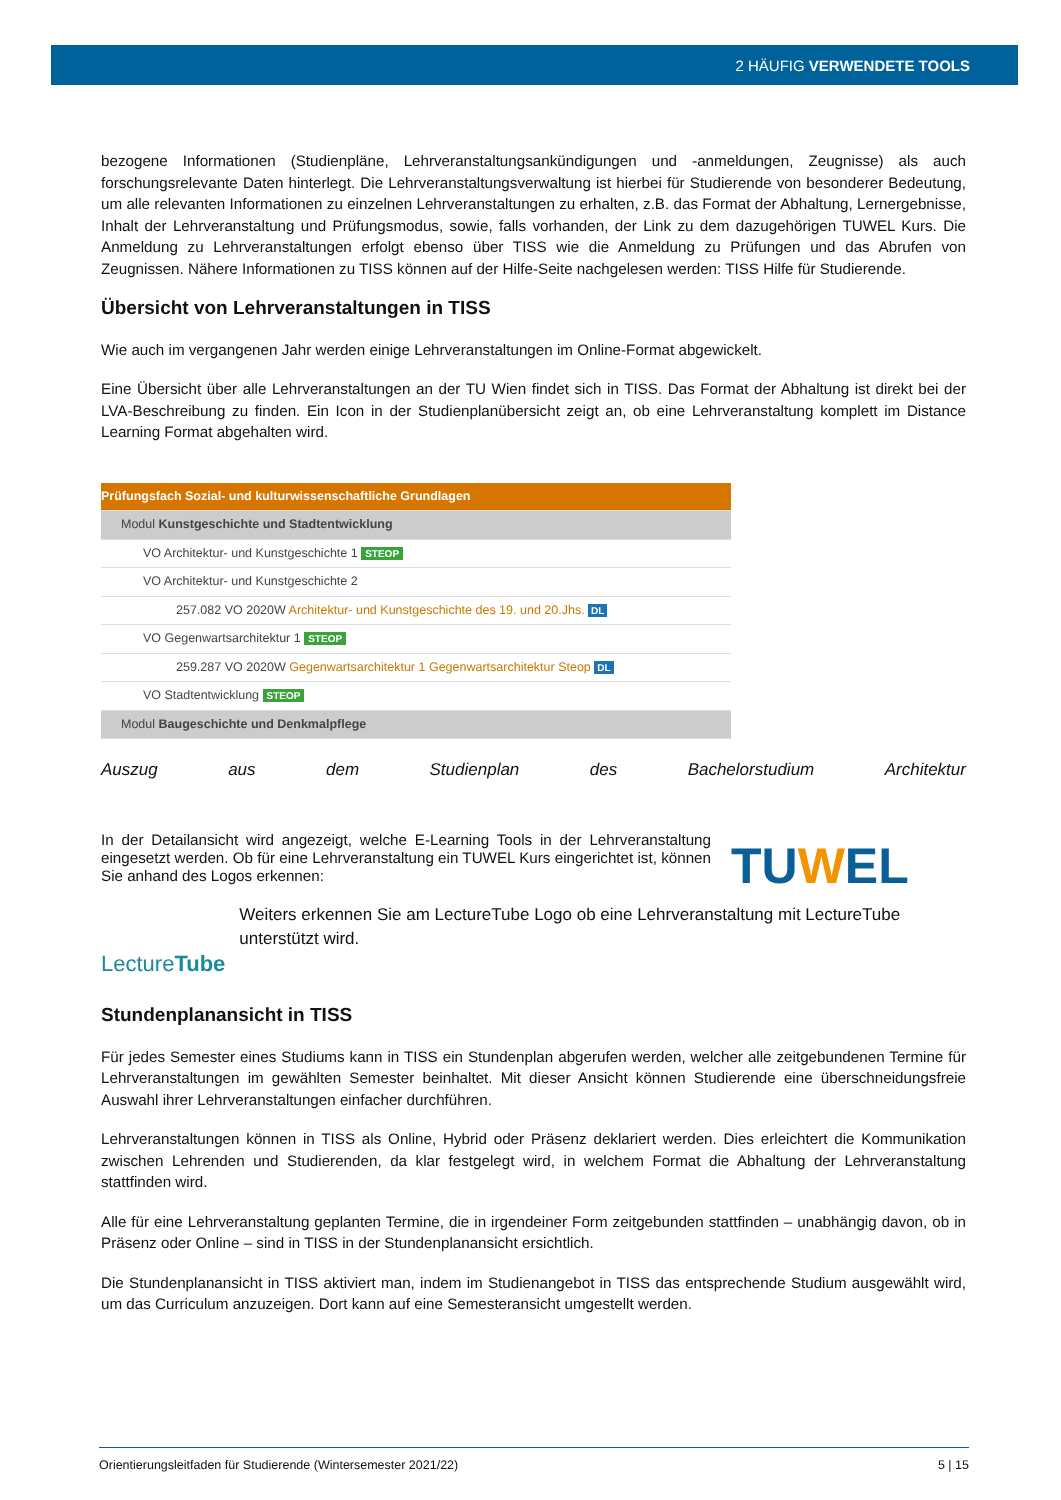2 HÄUFIG VERWENDETE TOOLS
bezogene Informationen (Studienpläne, Lehrveranstaltungsankündigungen und -anmeldungen, Zeugnisse) als auch forschungsrelevante Daten hinterlegt. Die Lehrveranstaltungsverwaltung ist hierbei für Studierende von besonderer Bedeutung, um alle relevanten Informationen zu einzelnen Lehrveranstaltungen zu erhalten, z.B. das Format der Abhaltung, Lernergebnisse, Inhalt der Lehrveranstaltung und Prüfungsmodus, sowie, falls vorhanden, der Link zu dem dazugehörigen TUWEL Kurs. Die Anmeldung zu Lehrveranstaltungen erfolgt ebenso über TISS wie die Anmeldung zu Prüfungen und das Abrufen von Zeugnissen. Nähere Informationen zu TISS können auf der Hilfe-Seite nachgelesen werden: TISS Hilfe für Studierende.
Übersicht von Lehrveranstaltungen in TISS
Wie auch im vergangenen Jahr werden einige Lehrveranstaltungen im Online-Format abgewickelt.
Eine Übersicht über alle Lehrveranstaltungen an der TU Wien findet sich in TISS. Das Format der Abhaltung ist direkt bei der LVA-Beschreibung zu finden. Ein Icon in der Studienplanübersicht zeigt an, ob eine Lehrveranstaltung komplett im Distance Learning Format abgehalten wird.
Prüfungsfach Sozial- und kulturwissenschaftliche Grundlagen
Modul Kunstgeschichte und Stadtentwicklung
VO Architektur- und Kunstgeschichte 1 STEOP
VO Architektur- und Kunstgeschichte 2
257.082 VO 2020W Architektur- und Kunstgeschichte des 19. und 20.Jhs. DL
VO Gegenwartsarchitektur 1 STEOP
259.287 VO 2020W Gegenwartsarchitektur 1 Gegenwartsarchitektur Steop DL
VO Stadtentwicklung STEOP
Modul Baugeschichte und Denkmalpflege
Auszug aus dem Studienplan des Bachelorstudium Architektur
In der Detailansicht wird angezeigt, welche E-Learning Tools in der Lehrveranstaltung eingesetzt werden. Ob für eine Lehrveranstaltung ein TUWEL Kurs eingerichtet ist, können Sie anhand des Logos erkennen:
TUWEL
LectureTube
Weiters erkennen Sie am LectureTube Logo ob eine Lehrveranstaltung mit LectureTube unterstützt wird.
Stundenplanansicht in TISS
Für jedes Semester eines Studiums kann in TISS ein Stundenplan abgerufen werden, welcher alle zeitgebundenen Termine für Lehrveranstaltungen im gewählten Semester beinhaltet. Mit dieser Ansicht können Studierende eine überschneidungsfreie Auswahl ihrer Lehrveranstaltungen einfacher durchführen.
Lehrveranstaltungen können in TISS als Online, Hybrid oder Präsenz deklariert werden. Dies erleichtert die Kommunikation zwischen Lehrenden und Studierenden, da klar festgelegt wird, in welchem Format die Abhaltung der Lehrveranstaltung stattfinden wird.
Alle für eine Lehrveranstaltung geplanten Termine, die in irgendeiner Form zeitgebunden stattfinden – unabhängig davon, ob in Präsenz oder Online – sind in TISS in der Stundenplanansicht ersichtlich.
Die Stundenplanansicht in TISS aktiviert man, indem im Studienangebot in TISS das entsprechende Studium ausgewählt wird, um das Curriculum anzuzeigen. Dort kann auf eine Semesteransicht umgestellt werden.
Orientierungsleitfaden für Studierende (Wintersemester 2021/22) 5 | 15